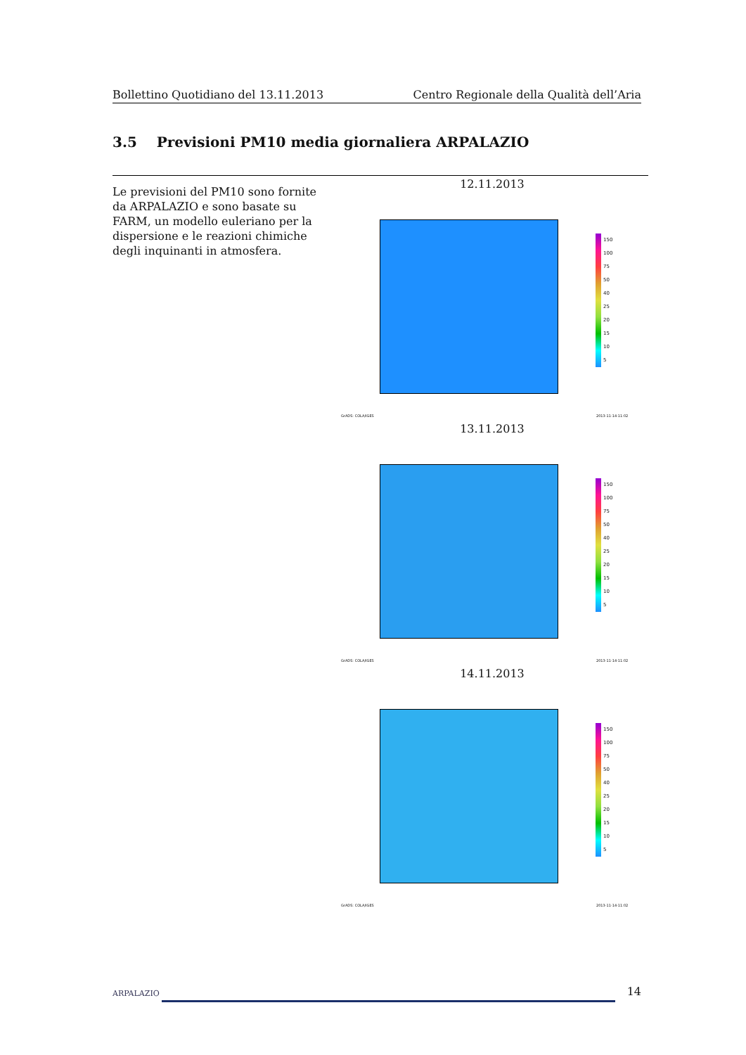Bollettino Quotidiano del 13.11.2013 Centro Regionale della Qualità dell’Aria
3.5 Previsioni PM10 media giornaliera ARPALAZIO
Le previsioni del PM10 sono fornite da ARPALAZIO e sono basate su FARM, un modello euleriano per la dispersione e le reazioni chimiche degli inquinanti in atmosfera.
12.11.2013
150
100
75
50
40
25
20
15
10
5
GrADS: COLA/IGES 2013-11-14-11:02
13.11.2013
150
100
75
50
40
25
20
15
10
5
GrADS: COLA/IGES 2013-11-14-11:02
14.11.2013
150
100
75
50
40
25
20
15
10
5
GrADS: COLA/IGES 2013-11-14-11:02
ARPALAZIO 14